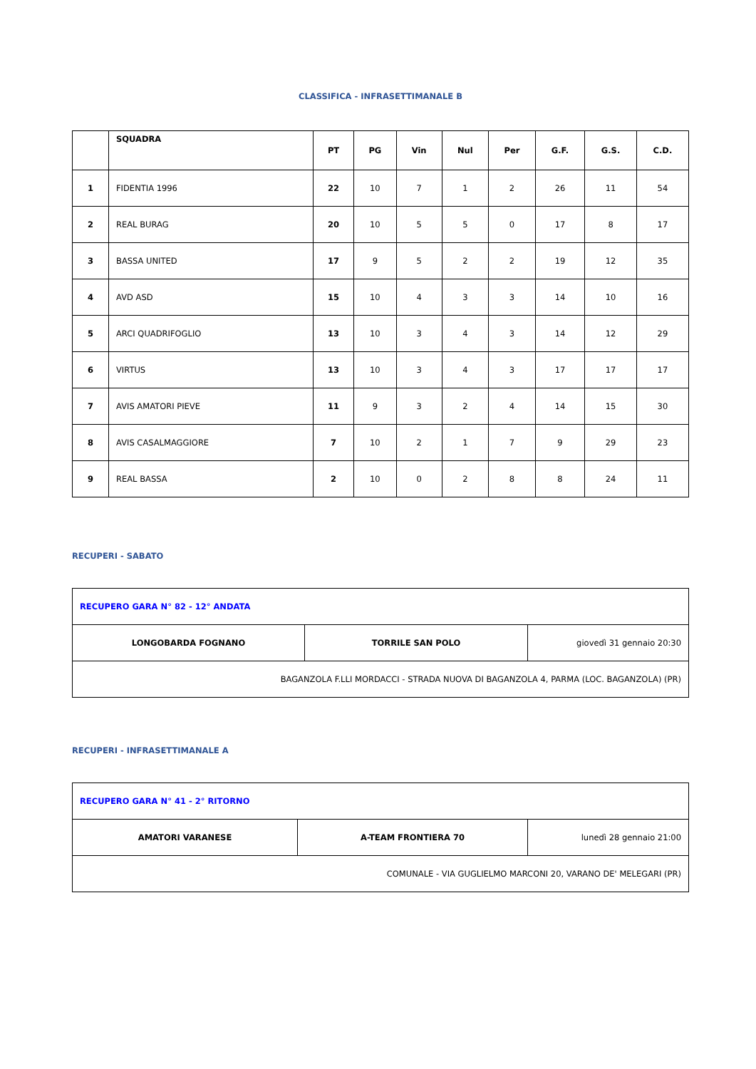CLASSIFICA - INFRASETTIMANALE B
| | SQUADRA | PT | PG | Vin | Nul | Per | G.F. | G.S. | C.D. |
| --- | --- | --- | --- | --- | --- | --- | --- | --- | --- |
| 1 | FIDENTIA 1996 | 22 | 10 | 7 | 1 | 2 | 26 | 11 | 54 |
| 2 | REAL BURAG | 20 | 10 | 5 | 5 | 0 | 17 | 8 | 17 |
| 3 | BASSA UNITED | 17 | 9 | 5 | 2 | 2 | 19 | 12 | 35 |
| 4 | AVD ASD | 15 | 10 | 4 | 3 | 3 | 14 | 10 | 16 |
| 5 | ARCI QUADRIFOGLIO | 13 | 10 | 3 | 4 | 3 | 14 | 12 | 29 |
| 6 | VIRTUS | 13 | 10 | 3 | 4 | 3 | 17 | 17 | 17 |
| 7 | AVIS AMATORI PIEVE | 11 | 9 | 3 | 2 | 4 | 14 | 15 | 30 |
| 8 | AVIS CASALMAGGIORE | 7 | 10 | 2 | 1 | 7 | 9 | 29 | 23 |
| 9 | REAL BASSA | 2 | 10 | 0 | 2 | 8 | 8 | 24 | 11 |
RECUPERI - SABATO
| RECUPERO GARA N° 82 - 12° ANDATA | | |
| LONGOBARDA FOGNANO | TORRILE SAN POLO | giovedì 31 gennaio 20:30 |
| BAGANZOLA F.LLI MORDACCI - STRADA NUOVA DI BAGANZOLA 4, PARMA (LOC. BAGANZOLA) (PR) | | |
RECUPERI - INFRASETTIMANALE A
| RECUPERO GARA N° 41 - 2° RITORNO | | |
| AMATORI VARANESE | A-TEAM FRONTIERA 70 | lunedì 28 gennaio 21:00 |
| COMUNALE - VIA GUGLIELMO MARCONI 20, VARANO DE' MELEGARI (PR) | | |